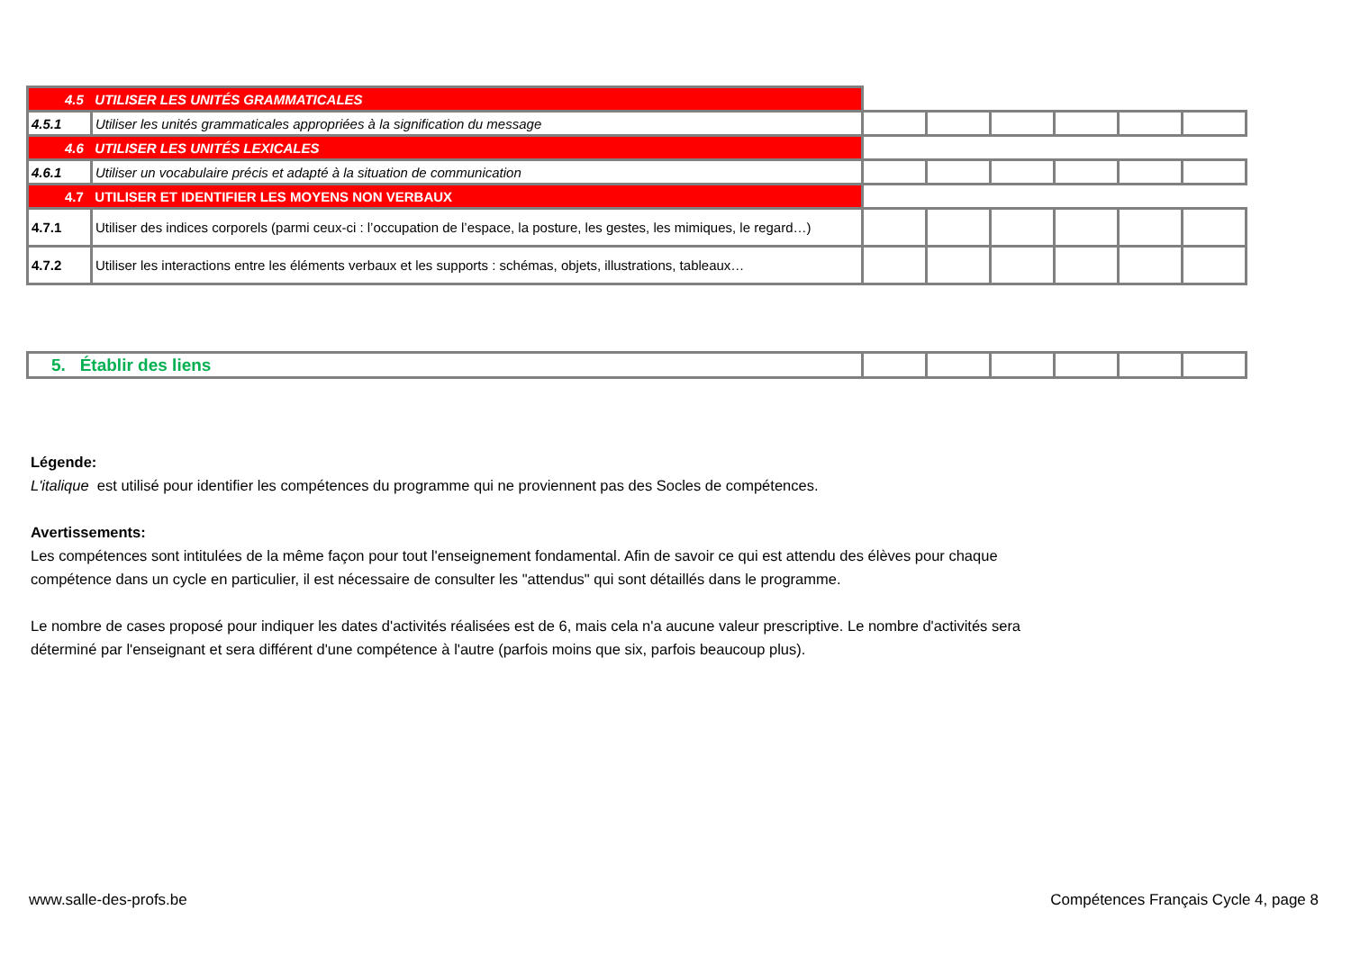| 4.5 UTILISER LES UNITÉS GRAMMATICALES | | | | | | | |
| 4.5.1 | Utiliser les unités grammaticales appropriées à la signification du message | | | | | | |
| 4.6 UTILISER LES UNITÉS LEXICALES | | | | | | | |
| 4.6.1 | Utiliser un vocabulaire précis et adapté à la situation de communication | | | | | | |
| 4.7 UTILISER ET IDENTIFIER LES MOYENS NON VERBAUX | | | | | | | |
| 4.7.1 | Utiliser des indices corporels (parmi ceux-ci : l’occupation de l’espace, la posture, les gestes, les mimiques, le regard…) | | | | | | |
| 4.7.2 | Utiliser les interactions entre les éléments verbaux et les supports : schémas, objets, illustrations, tableaux… | | | | | | |
| 5. Établir des liens | | | | | | |
Légende:
L'italique est utilisé pour identifier les compétences du programme qui ne proviennent pas des Socles de compétences.
Avertissements:
Les compétences sont intitulées de la même façon pour tout l'enseignement fondamental. Afin de savoir ce qui est attendu des élèves pour chaque
compétence dans un cycle en particulier, il est nécessaire de consulter les "attendus" qui sont détaillés dans le programme.
Le nombre de cases proposé pour indiquer les dates d'activités réalisées est de 6, mais cela n'a aucune valeur prescriptive. Le nombre d'activités sera
déterminé par l'enseignant et sera différent d'une compétence à l'autre (parfois moins que six, parfois beaucoup plus).
www.salle-des-profs.be
Compétences Français Cycle 4, page 8